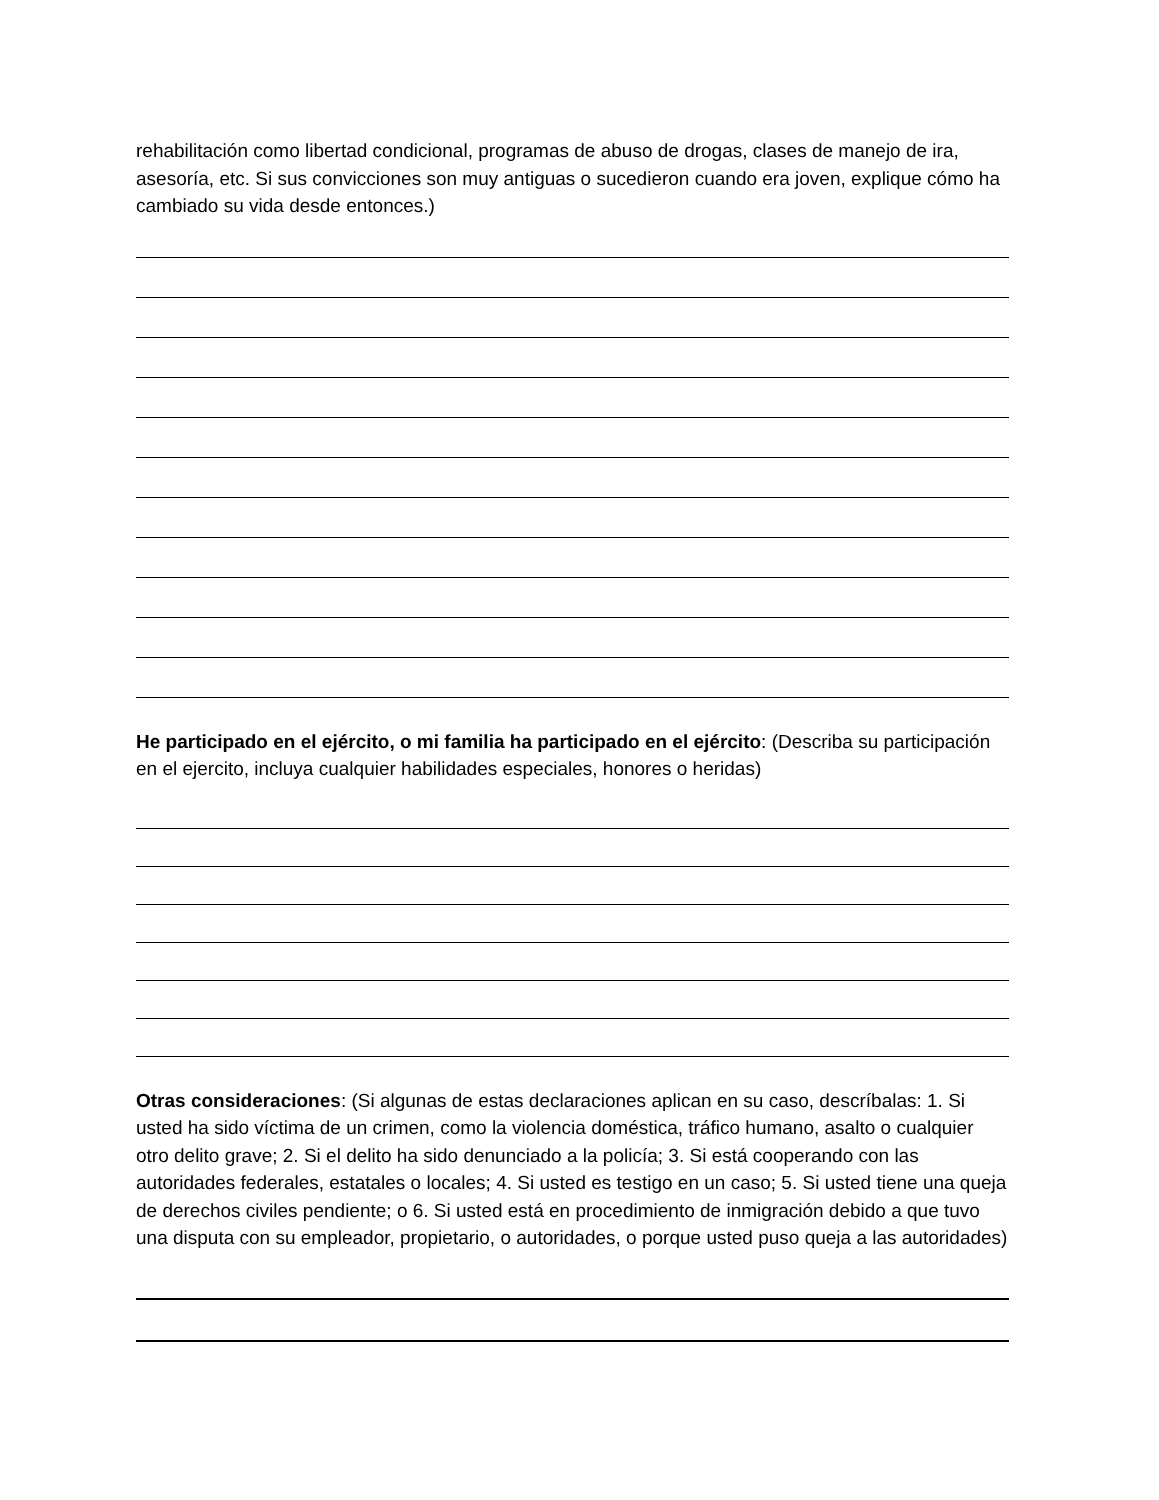rehabilitación como libertad condicional, programas de abuso de drogas, clases de manejo de ira, asesoría, etc. Si sus convicciones son muy antiguas o sucedieron cuando era joven, explique cómo ha cambiado su vida desde entonces.)
He participado en el ejército, o mi familia ha participado en el ejército: (Describa su participación en el ejercito, incluya cualquier habilidades especiales, honores o heridas)
Otras consideraciones: (Si algunas de estas declaraciones aplican en su caso, descríbalas: 1. Si usted ha sido víctima de un crimen, como la violencia doméstica, tráfico humano, asalto o cualquier otro delito grave; 2. Si el delito ha sido denunciado a la policía; 3. Si está cooperando con las autoridades federales, estatales o locales; 4. Si usted es testigo en un caso; 5. Si usted tiene una queja de derechos civiles pendiente; o 6. Si usted está en procedimiento de inmigración debido a que tuvo una disputa con su empleador, propietario, o autoridades, o porque usted puso queja a las autoridades)